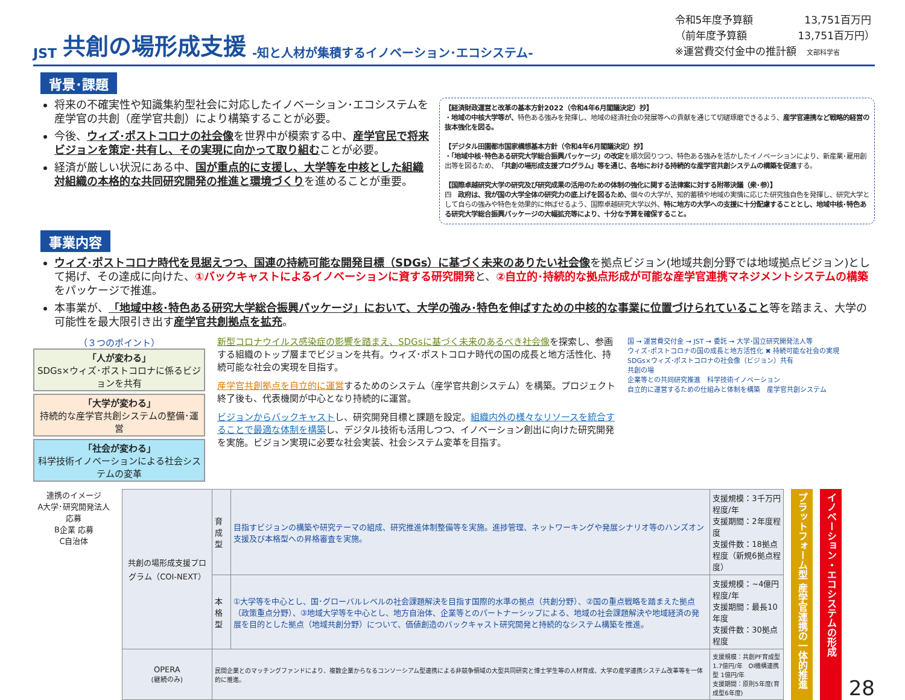JST 共創の場形成支援 -知と人材が集積するイノベーション･エコシステム-
令和5年度予算額　　　　　13,751百万円
（前年度予算額　　　　　13,751百万円）
※運営費交付金中の推計額　文部科学省
背景･課題
将来の不確実性や知識集約型社会に対応したイノベーション･エコシステムを産学官の共創（産学官共創）により構築することが必要。
今後、ウィズ･ポストコロナの社会像を世界中が模索する中、産学官民で将来ビジョンを策定･共有し、その実現に向かって取り組むことが必要。
経済が厳しい状況にある中、国が重点的に支援し、大学等を中核とした組織対組織の本格的な共同研究開発の推進と環境づくりを進めることが重要。
【経済財政運営と改革の基本方針2022（令和4年6月閣議決定）抄】
・地域の中核大学等が、特色ある強みを発揮し、地域の経済社会の発展等への貢献を通じて切磋琢磨できるよう、産学官連携など戦略的経営の抜本強化を図る。
【デジタル田園都市国家構想基本方針（令和4年6月閣議決定）抄】
・「地域中核･特色ある研究大学総合振興パッケージ」の改定を順次図りつつ、特色ある強みを活かしたイノベーションにより、新産業･雇用創出等を図るため、「共創の場形成支援プログラム」等を通じ、各地における持続的な産学官共創システムの構築を促進する。
【国際卓越研究大学の研究及び研究成果の活用のための体制の強化に関する法律案に対する附帯決議（衆･参）】
四　政府は、我が国の大学全体の研究力の底上げを図るため、個々の大学が、知的蓄積や地域の実情に応じた研究独自色を発揮し、研究大学として自らの強みや特色を効果的に伸ばせるよう、国際卓越研究大学以外、特に地方の大学への支援に十分配慮することとし、地域中核･特色ある研究大学総合振興パッケージの大幅拡充等により、十分な予算を確保すること。
事業内容
ウィズ･ポストコロナ時代を見据えつつ、国連の持続可能な開発目標（SDGs）に基づく未来のありたい社会像を拠点ビジョン(地域共創分野では地域拠点ビジョン)として掲げ、その達成に向けた、①バックキャストによるイノベーションに資する研究開発と、②自立的･持続的な拠点形成が可能な産学官連携マネジメントシステムの構築をパッケージで推進。
本事業が、「地域中核･特色ある研究大学総合振興パッケージ」において、大学の強み･特色を伸ばすための中核的な事業に位置づけられていること等を踏まえ、大学の可能性を最大限引き出す産学官共創拠点を拡充。
（３つのポイント）
「人が変わる」
SDGs×ウィズ･ポストコロナに係るビジョンを共有
「大学が変わる」
持続的な産学官共創システムの整備･運営
「社会が変わる」
科学技術イノベーションによる社会システムの変革
新型コロナウイルス感染症の影響を踏まえ、SDGsに基づく未来のあるべき社会像を探索し、参画する組織のトップ層までビジョンを共有。ウィズ･ポストコロナ時代の国の成長と地方活性化、持続可能な社会の実現を目指す。
産学官共創拠点を自立的に運営するためのシステム（産学官共創システム）を構築。プロジェクト終了後も、代表機関が中心となり持続的に運営。
ビジョンからバックキャストし、研究開発目標と課題を設定。組織内外の様々なリソースを統合することで最適な体制を構築し、デジタル技術も活用しつつ、イノベーション創出に向けた研究開発を実施。ビジョン実現に必要な社会実装、社会システム変革を目指す。
国 → 運営費交付金 → JST → 委託 → 大学･国立研究開発法人等
ウィズ･ポストコロナの国の成長と地方活性化 ✖ 持続可能な社会の実現
SDGs×ウィズ･ポストコロナの社会像（ビジョン）共有
共創の場
企業等との共同研究推進　科学技術イノベーション
自立的に運営するための仕組みと体制を構築　産学官共創システム
連携のイメージ
A大学･研究開発法人 応募
B企業 応募
C自治体
| 共創の場形成支援プログラム（COI-NEXT） | 育成型 | 目指すビジョンの構築や研究テーマの組成、研究推進体制整備等を実施。進捗管理、ネットワーキングや発展シナリオ等のハンズオン支援及び本格型への昇格審査を実施。 | 支援規模：3千万円程度/年 支援期間：2年度程度 支援件数：18拠点程度（新規6拠点程度） |
| | 本格型 | ①大学等を中心とし、国･グローバルレベルの社会課題解決を目指す国際的水準の拠点（共創分野）、②国の重点戦略を踏まえた拠点（政策重点分野）、③地域大学等を中心とし、地方自治体、企業等とのパートナーシップによる、地域の社会課題解決や地域経済の発展を目的とした拠点（地域共創分野）について、価値創造のバックキャスト研究開発と持続的なシステム構築を推進。 | 支援規模：~4億円程度/年 支援期間：最長10年度 支援件数：30拠点程度 |
| OPERA (継続のみ) | 民間企業とのマッチングファンドにより、複数企業からなるコンソーシアム型連携による非競争領域の大型共同研究と博士学生等の人材育成、大学の産学連携システム改革等を一体的に推進。 | | 支援規模：共創PF育成型 1.7億円/年 OI機構連携型 1億円/年 支援期間：原則5年度(育成型6年度) |
プラットフォーム型 産学官連携の一体的推進
イノベーション・エコシステムの形成
28